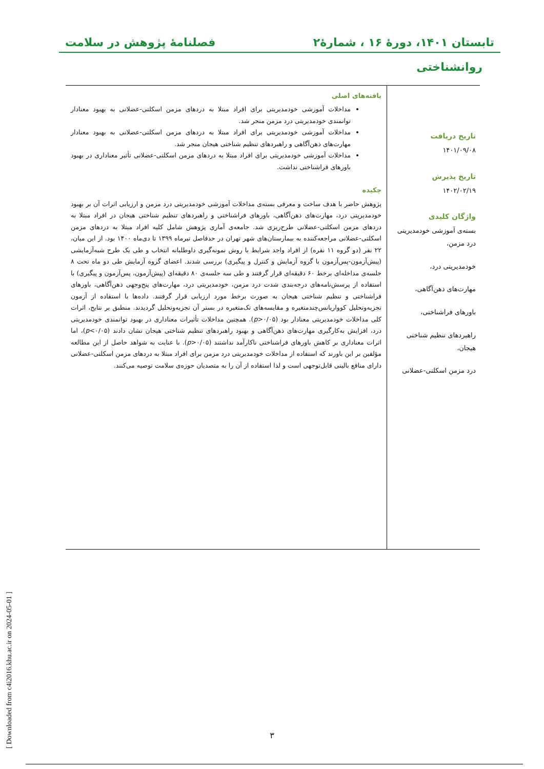تابستان ۱۴۰۱، دورهٔ ۱۶ ، شمارهٔ۲ فصلنامهٔ پژوهش در سلامت
روانشناختی
تاریخ دریافت
۱۴۰۱/۰۹/۰۸
تاریخ پذیرش
۱۴۰۲/۰۲/۱۹
واژگان کلیدی
بسته‌ی آموزشی خودمدیریتی درد مزمن،
خودمدیریتی درد،
مهارت‌های ذهن‌آگاهی،
باورهای فراشناختی،
راهبردهای تنظیم شناختی هیجان،
درد مزمن اسکلتی-عضلانی
یافته‌های اصلی
مداخلات آموزشی خودمدیریتی برای افراد مبتلا به دردهای مزمن اسکلتی-عضلانی به بهبود معنادار توانمندی خودمدیریتی درد مزمن منجر شد.
مداخلات آموزشی خودمدیریتی برای افراد مبتلا به دردهای مزمن اسکلتی-عضلانی به بهبود معنادار مهارت‌های ذهن‌آگاهی و راهبردهای تنظیم شناختی هیجان منجر شد.
مداخلات آموزشی خودمدیریتی برای افراد مبتلا به دردهای مزمن اسکلتی-عضلانی تأثیر معناداری در بهبود باورهای فراشناختی نداشت.
چکیده
پژوهش حاضر با هدف ساخت و معرفی بسته‌ی مداخلات آموزشی خودمدیریتی درد مزمن و ارزیابی اثرات آن بر بهبود خودمدیریتی درد، مهارت‌های ذهن‌آگاهی، باورهای فراشناختی و راهبردهای تنظیم شناختی هیجان در افراد مبتلا به دردهای مزمن اسکلتی-عضلانی طرح‌ریزی شد. جامعه‌ی آماری پژوهش شامل کلیه افراد مبتلا به دردهای مزمن اسکلتی-عضلانی مراجعه‌کننده به بیمارستان‌های شهر تهران در حدفاصل تیرماه ۱۳۹۹ تا دی‌ماه ۱۴۰۰ بود. از این میان، ۲۲ نفر (دو گروه ۱۱ نفره) از افراد واجد شرایط با روش نمونه‌گیری داوطلبانه انتخاب و طی یک طرح شبه‌آزمایشی (پیش‌آزمون-پس‌آزمون با گروه آزمایش و کنترل و پیگیری) بررسی شدند. اعضای گروه آزمایش طی دو ماه تحت ۸ جلسه‌ی مداخله‌ای برخط ۶۰ دقیقه‌ای قرار گرفتند و طی سه جلسه‌ی ۸۰ دقیقه‌ای (پیش‌آزمون، پس‌آزمون و پیگیری) با استفاده از پرسش‌نامه‌های درجه‌بندی شدت درد مزمن، خودمدیریتی درد، مهارت‌های پنج‌وجهی ذهن‌آگاهی، باورهای فراشناختی و تنظیم شناختی هیجان به صورت برخط مورد ارزیابی قرار گرفتند. داده‌ها با استفاده از آزمون تجزیه‌وتحلیل کوواریانس‌چندمتغیره و مقایسه‌های تک‌متغیره در بستر آن تجزیه‌وتحلیل گردیدند. منطبق بر نتایج، اثرات کلی مداخلات خودمدیریتی معنادار بود (p>۰/۰۵). همچنین مداخلات تأثیرات معناداری در بهبود توانمندی خودمدیریتی درد، افزایش به‌کارگیری مهارت‌های ذهن‌آگاهی و بهبود راهبردهای تنظیم شناختی هیجان نشان دادند (p<۰/۰۵)، اما اثرات معناداری بر کاهش باورهای فراشناختی ناکارآمد نداشتند (p>۰/۰۵). با عنایت به شواهد حاصل از این مطالعه مؤلفین بر این باورند که استفاده از مداخلات خودمدیریتی درد مزمن برای افراد مبتلا به دردهای مزمن اسکلتی-عضلانی دارای منافع بالینی قابل‌توجهی است و لذا استفاده از آن را به متصدیان حوزه‌ی سلامت توصیه می‌کنند.
[ Downloaded from c4i2016.khu.ac.ir on 2024-05-01 ]
۳